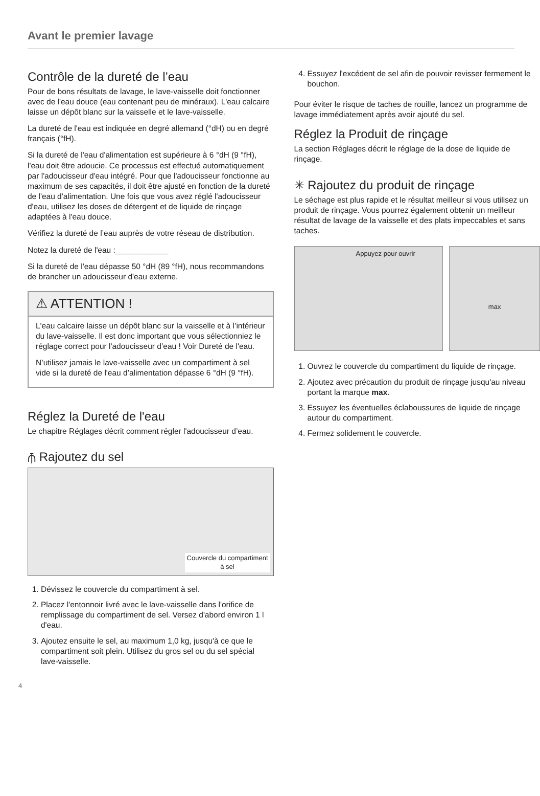Avant le premier lavage
Contrôle de la dureté de l’eau
Pour de bons résultats de lavage, le lave-vaisselle doit fonctionner avec de l'eau douce (eau contenant peu de minéraux). L'eau calcaire laisse un dépôt blanc sur la vaisselle et le lave-vaisselle.
La dureté de l'eau est indiquée en degré allemand (°dH) ou en degré français (°fH).
Si la dureté de l'eau d'alimentation est supérieure à 6 °dH (9 °fH), l'eau doit être adoucie. Ce processus est effectué automatiquement par l'adoucisseur d'eau intégré. Pour que l'adoucisseur fonctionne au maximum de ses capacités, il doit être ajusté en fonction de la dureté de l'eau d'alimentation. Une fois que vous avez réglé l'adoucisseur d'eau, utilisez les doses de détergent et de liquide de rinçage adaptées à l'eau douce.
Vérifiez la dureté de l’eau auprès de votre réseau de distribution.
Notez la dureté de l'eau :____________
Si la dureté de l'eau dépasse 50 °dH (89 °fH), nous recommandons de brancher un adoucisseur d'eau externe.
⚠ ATTENTION !
L'eau calcaire laisse un dépôt blanc sur la vaisselle et à l’intérieur du lave-vaisselle. Il est donc important que vous sélectionniez le réglage correct pour l'adoucisseur d’eau ! Voir Dureté de l'eau.
N’utilisez jamais le lave-vaisselle avec un compartiment à sel vide si la dureté de l'eau d’alimentation dépasse 6 °dH (9 °fH).
Réglez la Dureté de l'eau
Le chapitre Réglages décrit comment régler l'adoucisseur d’eau.
⫚ Rajoutez du sel
Couvercle du compartiment
à sel
1. Dévissez le couvercle du compartiment à sel.
2. Placez l'entonnoir livré avec le lave-vaisselle dans l'orifice de remplissage du compartiment de sel. Versez d'abord environ 1 l d'eau.
3. Ajoutez ensuite le sel, au maximum 1,0 kg, jusqu'à ce que le compartiment soit plein. Utilisez du gros sel ou du sel spécial lave-vaisselle.
4. Essuyez l'excédent de sel afin de pouvoir revisser fermement le bouchon.
Pour éviter le risque de taches de rouille, lancez un programme de lavage immédiatement après avoir ajouté du sel.
Réglez la Produit de rinçage
La section Réglages décrit le réglage de la dose de liquide de rinçage.
✳ Rajoutez du produit de rinçage
Le séchage est plus rapide et le résultat meilleur si vous utilisez un produit de rinçage. Vous pourrez également obtenir un meilleur résultat de lavage de la vaisselle et des plats impeccables et sans taches.
Appuyez pour ouvrir
max
1. Ouvrez le couvercle du compartiment du liquide de rinçage.
2. Ajoutez avec précaution du produit de rinçage jusqu'au niveau portant la marque max.
3. Essuyez les éventuelles éclaboussures de liquide de rinçage autour du compartiment.
4. Fermez solidement le couvercle.
4